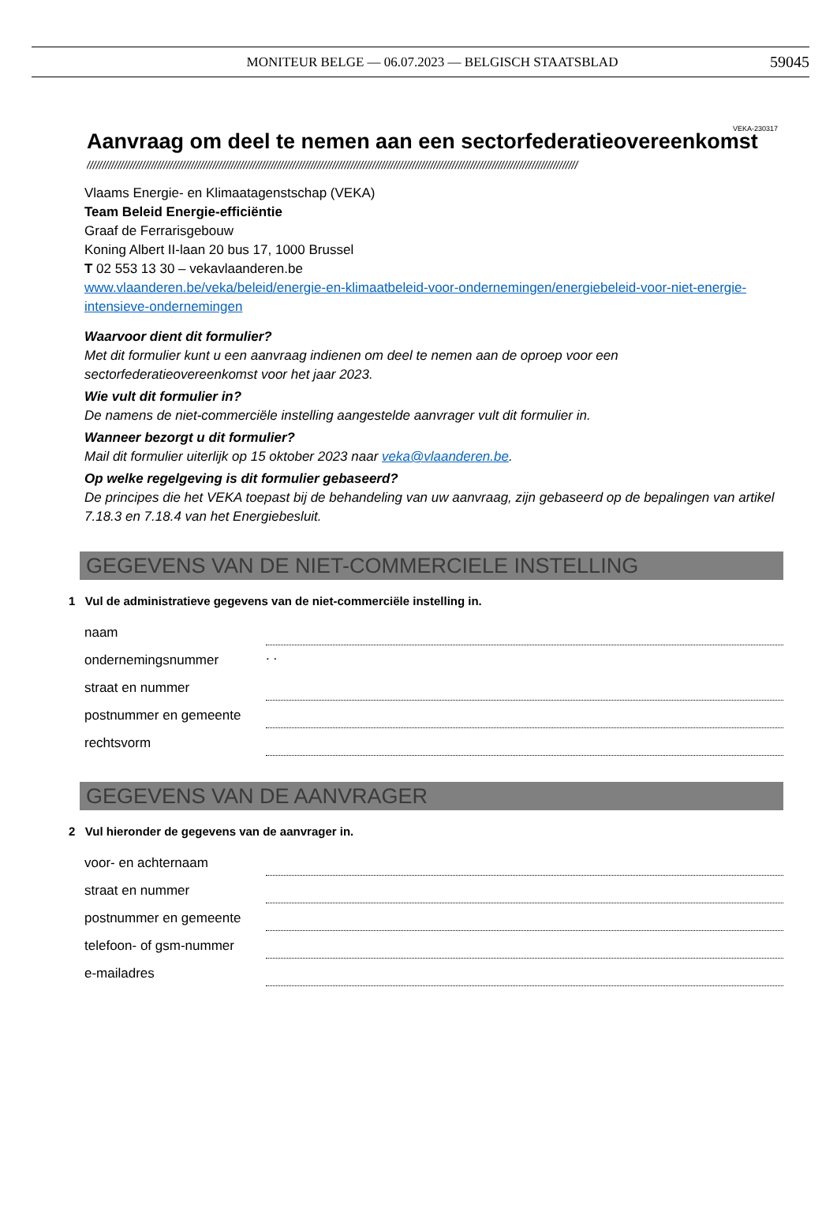MONITEUR BELGE — 06.07.2023 — BELGISCH STAATSBLAD
59045
VEKA-230317
Aanvraag om deel te nemen aan een sectorfederatieovereenkomst
////////////////////////////////////////////////////////////////////////////////////////////////////////////////////////////////////////////////////////////////
Vlaams Energie- en Klimaatagenstschap (VEKA)
Team Beleid Energie-efficiëntie
Graaf de Ferrarisgebouw
Koning Albert II-laan 20 bus 17, 1000 Brussel
T 02 553 13 30 – vekavlaanderen.be
www.vlaanderen.be/veka/beleid/energie-en-klimaatbeleid-voor-ondernemingen/energiebeleid-voor-niet-energie-intensieve-ondernemingen
Waarvoor dient dit formulier?
Met dit formulier kunt u een aanvraag indienen om deel te nemen aan de oproep voor een sectorfederatieovereenkomst voor het jaar 2023.
Wie vult dit formulier in?
De namens de niet-commerciële instelling aangestelde aanvrager vult dit formulier in.
Wanneer bezorgt u dit formulier?
Mail dit formulier uiterlijk op 15 oktober 2023 naar veka@vlaanderen.be.
Op welke regelgeving is dit formulier gebaseerd?
De principes die het VEKA toepast bij de behandeling van uw aanvraag, zijn gebaseerd op de bepalingen van artikel 7.18.3 en 7.18.4 van het Energiebesluit.
GEGEVENS VAN DE NIET-COMMERCIELE INSTELLING
1 Vul de administratieve gegevens van de niet-commerciële instelling in.
naam
ondernemingsnummer
. .
straat en nummer
postnummer en gemeente
rechtsvorm
GEGEVENS VAN DE AANVRAGER
2 Vul hieronder de gegevens van de aanvrager in.
voor- en achternaam
straat en nummer
postnummer en gemeente
telefoon- of gsm-nummer
e-mailadres